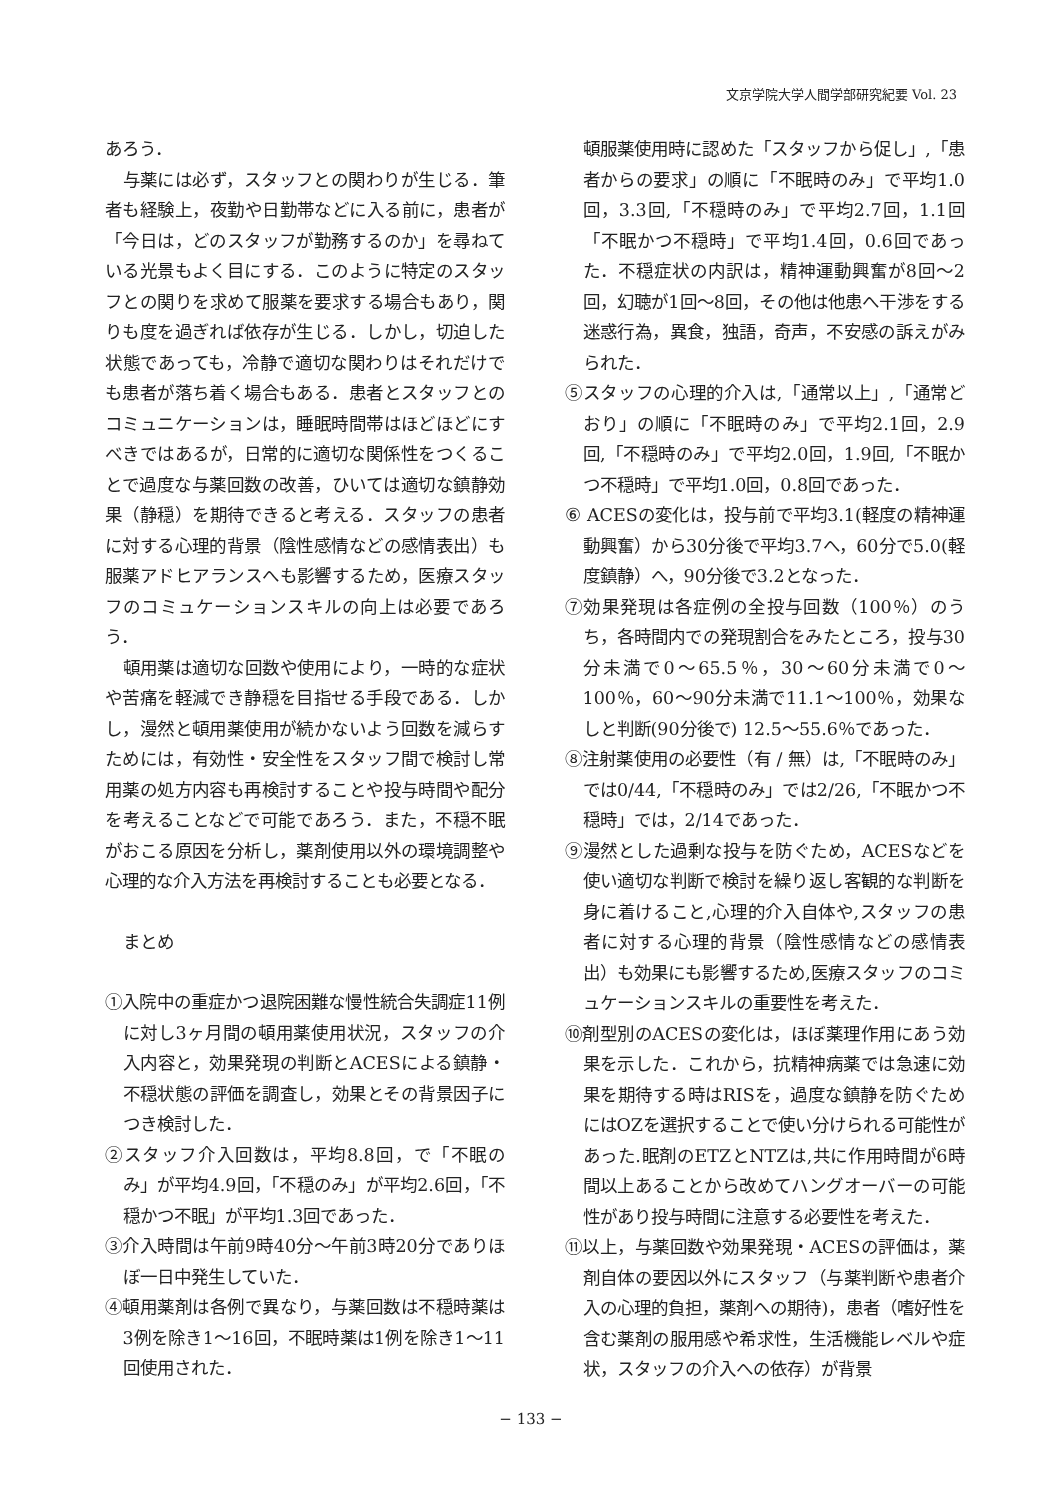文京学院大学人間学部研究紀要 Vol. 23
あろう．
与薬には必ず，スタッフとの関わりが生じる．筆者も経験上，夜勤や日勤帯などに入る前に，患者が「今日は，どのスタッフが勤務するのか」を尋ねている光景もよく目にする．このように特定のスタッフとの関りを求めて服薬を要求する場合もあり，関りも度を過ぎれば依存が生じる．しかし，切迫した状態であっても，冷静で適切な関わりはそれだけでも患者が落ち着く場合もある．患者とスタッフとのコミュニケーションは，睡眠時間帯はほどほどにすべきではあるが，日常的に適切な関係性をつくることで過度な与薬回数の改善，ひいては適切な鎮静効果（静穏）を期待できると考える．スタッフの患者に対する心理的背景（陰性感情などの感情表出）も服薬アドヒアランスへも影響するため，医療スタッフのコミュケーションスキルの向上は必要であろう．
頓用薬は適切な回数や使用により，一時的な症状や苦痛を軽減でき静穏を目指せる手段である．しかし，漫然と頓用薬使用が続かないよう回数を減らすためには，有効性・安全性をスタッフ間で検討し常用薬の処方内容も再検討することや投与時間や配分を考えることなどで可能であろう．また，不穏不眠がおこる原因を分析し，薬剤使用以外の環境調整や心理的な介入方法を再検討することも必要となる．
まとめ
①入院中の重症かつ退院困難な慢性統合失調症11例に対し3ヶ月間の頓用薬使用状況，スタッフの介入内容と，効果発現の判断とACESによる鎮静・不穏状態の評価を調査し，効果とその背景因子につき検討した．
②スタッフ介入回数は，平均8.8回，で「不眠のみ」が平均4.9回，「不穏のみ」が平均2.6回，「不穏かつ不眠」が平均1.3回であった．
③介入時間は午前9時40分～午前3時20分でありほぼ一日中発生していた．
④頓用薬剤は各例で異なり，与薬回数は不穏時薬は3例を除き1～16回，不眠時薬は1例を除き1～11回使用された．
頓服薬使用時に認めた「スタッフから促し」,「患者からの要求」の順に「不眠時のみ」で平均1.0回，3.3回,「不穏時のみ」で平均2.7回，1.1回「不眠かつ不穏時」で平均1.4回，0.6回であった．不穏症状の内訳は，精神運動興奮が8回～2回，幻聴が1回～8回，その他は他患へ干渉をする迷惑行為，異食，独語，奇声，不安感の訴えがみられた．
⑤スタッフの心理的介入は,「通常以上」,「通常どおり」の順に「不眠時のみ」で平均2.1回，2.9回,「不穏時のみ」で平均2.0回，1.9回,「不眠かつ不穏時」で平均1.0回，0.8回であった．
⑥ ACESの変化は，投与前で平均3.1(軽度の精神運動興奮）から30分後で平均3.7へ，60分で5.0(軽度鎮静）へ，90分後で3.2となった．
⑦効果発現は各症例の全投与回数（100％）のうち，各時間内での発現割合をみたところ，投与30分未満で0～65.5％，30～60分未満で0～100％，60～90分未満で11.1～100％，効果なしと判断(90分後で) 12.5～55.6％であった．
⑧注射薬使用の必要性（有 / 無）は,「不眠時のみ」では0/44,「不穏時のみ」では2/26,「不眠かつ不穏時」では，2/14であった．
⑨漫然とした過剰な投与を防ぐため，ACESなどを使い適切な判断で検討を繰り返し客観的な判断を身に着けること,心理的介入自体や,スタッフの患者に対する心理的背景（陰性感情などの感情表出）も効果にも影響するため,医療スタッフのコミュケーションスキルの重要性を考えた．
⑩剤型別のACESの変化は，ほぼ薬理作用にあう効果を示した．これから，抗精神病薬では急速に効果を期待する時はRISを，過度な鎮静を防ぐためにはOZを選択することで使い分けられる可能性があった.眠剤のETZとNTZは,共に作用時間が6時間以上あることから改めてハングオーバーの可能性があり投与時間に注意する必要性を考えた．
⑪以上，与薬回数や効果発現・ACESの評価は，薬剤自体の要因以外にスタッフ（与薬判断や患者介入の心理的負担，薬剤への期待)，患者（嗜好性を含む薬剤の服用感や希求性，生活機能レベルや症状，スタッフの介入への依存）が背景
− 133 −